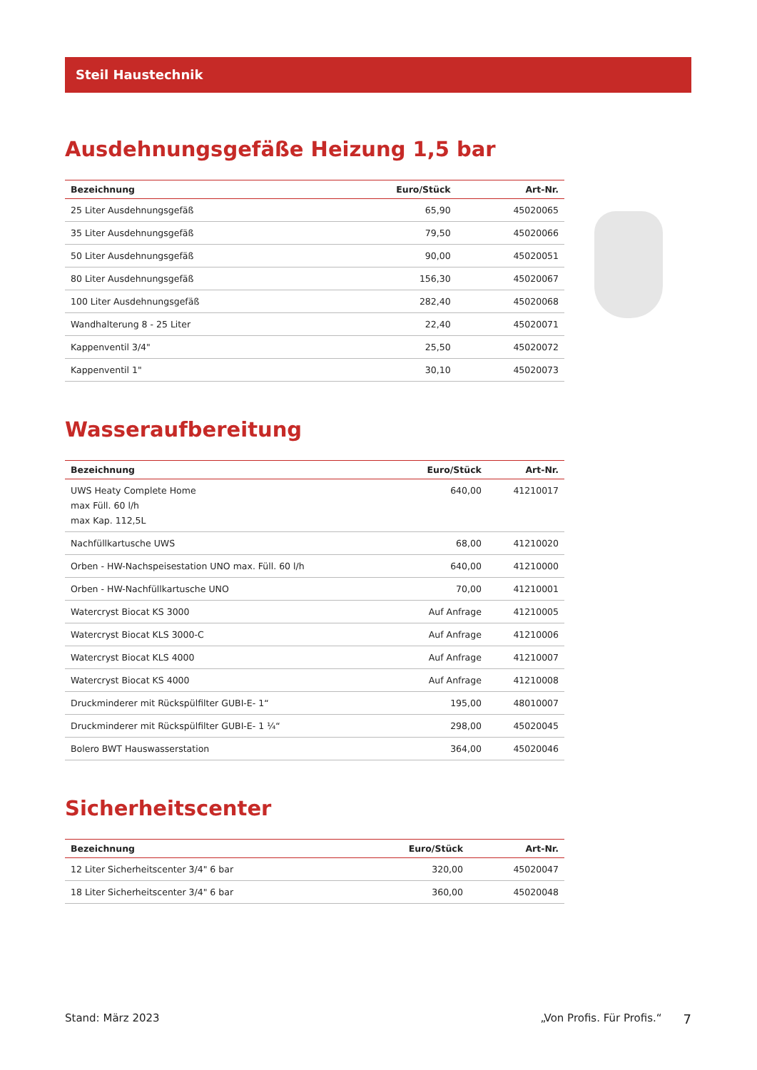Steil Haustechnik
Ausdehnungsgefäße Heizung 1,5 bar
| Bezeichnung | Euro/Stück | Art-Nr. |
| --- | --- | --- |
| 25 Liter Ausdehnungsgefäß | 65,90 | 45020065 |
| 35 Liter Ausdehnungsgefäß | 79,50 | 45020066 |
| 50 Liter Ausdehnungsgefäß | 90,00 | 45020051 |
| 80 Liter Ausdehnungsgefäß | 156,30 | 45020067 |
| 100 Liter Ausdehnungsgefäß | 282,40 | 45020068 |
| Wandhalterung 8 - 25 Liter | 22,40 | 45020071 |
| Kappenventil 3/4" | 25,50 | 45020072 |
| Kappenventil 1" | 30,10 | 45020073 |
Wasseraufbereitung
| Bezeichnung | Euro/Stück | Art-Nr. |
| --- | --- | --- |
| UWS Heaty Complete Home max Füll. 60 l/h max Kap. 112,5L | 640,00 | 41210017 |
| Nachfüllkartusche UWS | 68,00 | 41210020 |
| Orben - HW-Nachspeisestation UNO max. Füll. 60 l/h | 640,00 | 41210000 |
| Orben - HW-Nachfüllkartusche UNO | 70,00 | 41210001 |
| Watercryst Biocat KS 3000 | Auf Anfrage | 41210005 |
| Watercryst Biocat KLS 3000-C | Auf Anfrage | 41210006 |
| Watercryst Biocat KLS 4000 | Auf Anfrage | 41210007 |
| Watercryst Biocat KS 4000 | Auf Anfrage | 41210008 |
| Druckminderer mit Rückspülfilter GUBI-E- 1“ | 195,00 | 48010007 |
| Druckminderer mit Rückspülfilter GUBI-E- 1 ¼“ | 298,00 | 45020045 |
| Bolero BWT Hauswasserstation | 364,00 | 45020046 |
Sicherheitscenter
| Bezeichnung | Euro/Stück | Art-Nr. |
| --- | --- | --- |
| 12 Liter Sicherheitscenter 3/4" 6 bar | 320,00 | 45020047 |
| 18 Liter Sicherheitscenter 3/4" 6 bar | 360,00 | 45020048 |
Stand: März 2023 „Von Profis. Für Profis.“ 7